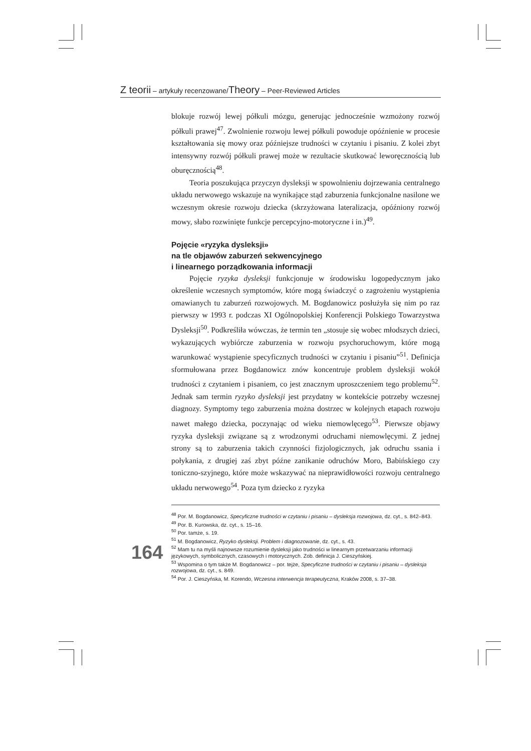Z teorii – artykuły recenzowane/Theory – Peer-Reviewed Articles
blokuje rozwój lewej półkuli mózgu, generując jednocześnie wzmożony rozwój półkuli prawej<sup>47</sup>. Zwolnienie rozwoju lewej półkuli powoduje opóźnienie w procesie kształtowania się mowy oraz późniejsze trudności w czytaniu i pisaniu. Z kolei zbyt intensywny rozwój półkuli prawej może w rezultacie skutkować leworęcznością lub oburęcznością<sup>48</sup>.
Teoria poszukująca przyczyn dysleksji w spowolnieniu dojrzewania centralnego układu nerwowego wskazuje na wynikające stąd zaburzenia funkcjonalne nasilone we wczesnym okresie rozwoju dziecka (skrzyżowana lateralizacja, opóźniony rozwój mowy, słabo rozwinięte funkcje percepcyjno-motoryczne i in.)<sup>49</sup>.
Pojęcie «ryzyka dysleksji»
na tle objawów zaburzeń sekwencyjnego
i linearnego porządkowania informacji
Pojęcie ryzyka dysleksji funkcjonuje w środowisku logopedycznym jako określenie wczesnych symptomów, które mogą świadczyć o zagrożeniu wystąpienia omawianych tu zaburzeń rozwojowych. M. Bogdanowicz posłużyła się nim po raz pierwszy w 1993 r. podczas XI Ogólnopolskiej Konferencji Polskiego Towarzystwa Dysleksji<sup>50</sup>. Podkreśliła wówczas, że termin ten „stosuje się wobec młodszych dzieci, wykazujących wybiórcze zaburzenia w rozwoju psychoruchowym, które mogą warunkować wystąpienie specyficznych trudności w czytaniu i pisaniu”<sup>51</sup>. Definicja sformułowana przez Bogdanowicz znów koncentruje problem dysleksji wokół trudności z czytaniem i pisaniem, co jest znacznym uproszczeniem tego problemu<sup>52</sup>. Jednak sam termin ryzyko dysleksji jest przydatny w kontekście potrzeby wczesnej diagnozy. Symptomy tego zaburzenia można dostrzec w kolejnych etapach rozwoju nawet małego dziecka, poczynając od wieku niemowlęcego<sup>53</sup>. Pierwsze objawy ryzyka dysleksji związane są z wrodzonymi odruchami niemowlęcymi. Z jednej strony są to zaburzenia takich czynności fizjologicznych, jak odruchu ssania i połykania, z drugiej zaś zbyt późne zanikanie odruchów Moro, Babińskiego czy toniczno-szyjnego, które może wskazywać na nieprawidłowości rozwoju centralnego układu nerwowego<sup>54</sup>. Poza tym dziecko z ryzyka
<sup>48</sup> Por. M. Bogdanowicz, Specyficzne trudności w czytaniu i pisaniu – dysleksja rozwojowa, dz. cyt., s. 842–843.
<sup>49</sup> Por. B. Kurowska, dz. cyt., s. 15–16.
<sup>50</sup> Por. tamże, s. 19.
<sup>51</sup> M. Bogdanowicz, Ryzyko dysleksji. Problem i diagnozowanie, dz. cyt., s. 43.
<sup>52</sup> Mam tu na myśli najnowsze rozumienie dysleksji jako trudności w linearnym przetwarzaniu informacji językowych, symbolicznych, czasowych i motorycznych. Zob. definicja J. Cieszyńskiej.
<sup>53</sup> Wspomina o tym także M. Bogdanowicz – por. tejże, Specyficzne trudności w czytaniu i pisaniu – dysleksja rozwojowa, dz. cyt., s. 849.
<sup>54</sup> Por. J. Cieszyńska, M. Korendo, Wczesna interwencja terapeutyczna, Kraków 2008, s. 37–38.
164